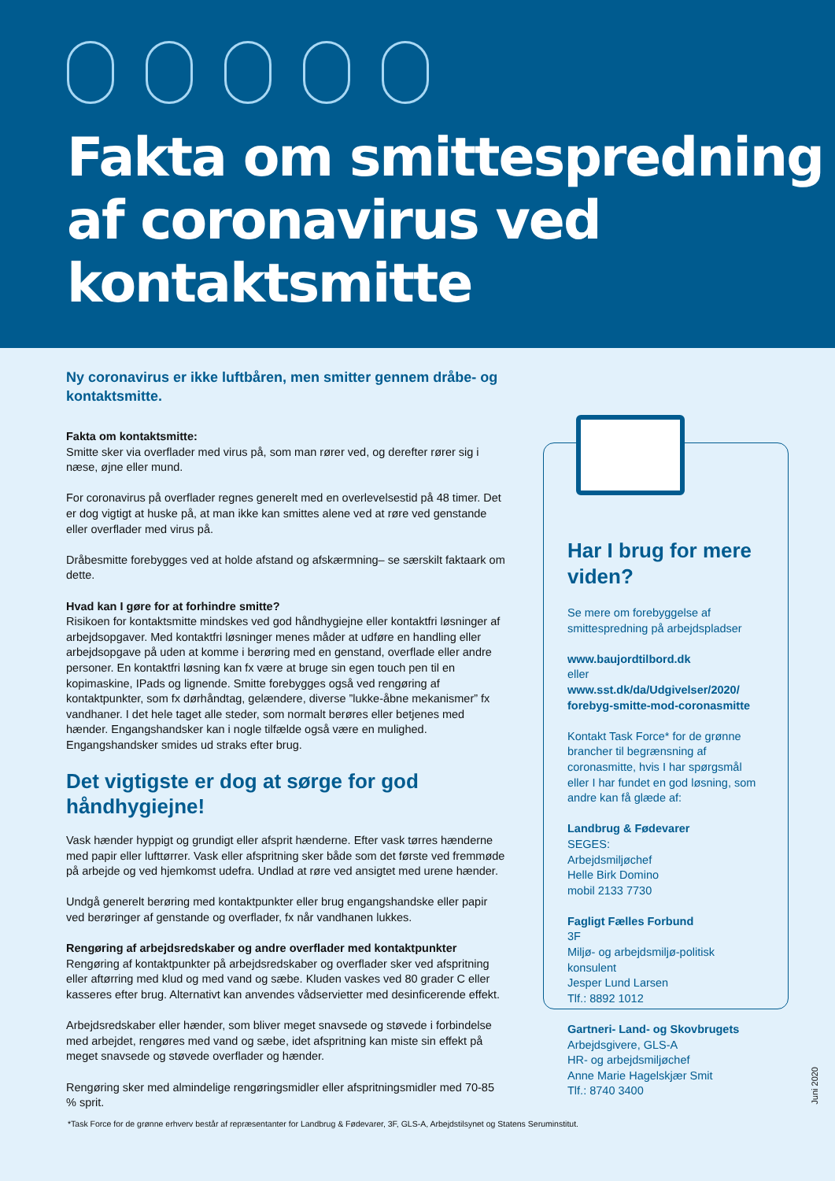Fakta om smittespredning
af coronavirus ved
kontaktsmitte
Ny coronavirus er ikke luftbåren, men smitter gennem dråbe- og kontaktsmitte.
Fakta om kontaktsmitte:
Smitte sker via overflader med virus på, som man rører ved, og derefter rører sig i næse, øjne eller mund.
For coronavirus på overflader regnes generelt med en overlevelsestid på 48 timer. Det er dog vigtigt at huske på, at man ikke kan smittes alene ved at røre ved genstande eller overflader med virus på.
Dråbesmitte forebygges ved at holde afstand og afskærmning– se særskilt faktaark om dette.
Hvad kan I gøre for at forhindre smitte?
Risikoen for kontaktsmitte mindskes ved god håndhygiejne eller kontaktfri løsninger af arbejdsopgaver. Med kontaktfri løsninger menes måder at udføre en handling eller arbejdsopgave på uden at komme i berøring med en genstand, overflade eller andre personer. En kontaktfri løsning kan fx være at bruge sin egen touch pen til en kopimaskine, IPads og lignende. Smitte forebygges også ved rengøring af kontaktpunkter, som fx dørhåndtag, gelændere, diverse ”lukke-åbne mekanismer” fx vandhaner. I det hele taget alle steder, som normalt berøres eller betjenes med hænder. Engangshandsker kan i nogle tilfælde også være en mulighed. Engangshandsker smides ud straks efter brug.
Det vigtigste er dog at sørge for god håndhygiejne!
Vask hænder hyppigt og grundigt eller afsprit hænderne. Efter vask tørres hænderne med papir eller lufttørrer. Vask eller afspritning sker både som det første ved fremmøde på arbejde og ved hjemkomst udefra. Undlad at røre ved ansigtet med urene hænder.
Undgå generelt berøring med kontaktpunkter eller brug engangshandske eller papir ved berøringer af genstande og overflader, fx når vandhanen lukkes.
Rengøring af arbejdsredskaber og andre overflader med kontaktpunkter
Rengøring af kontaktpunkter på arbejdsredskaber og overflader sker ved afspritning eller aftørring med klud og med vand og sæbe. Kluden vaskes ved 80 grader C eller kasseres efter brug. Alternativt kan anvendes vådservietter med desinficerende effekt.
Arbejdsredskaber eller hænder, som bliver meget snavsede og støvede i forbindelse med arbejdet, rengøres med vand og sæbe, idet afspritning kan miste sin effekt på meget snavsede og støvede overflader og hænder.
Rengøring sker med almindelige rengøringsmidler eller afspritningsmidler med 70-85 % sprit.
Har I brug for mere viden?
Se mere om forebyggelse af smittespredning på arbejdspladser
www.baujordtilbord.dk
eller
www.sst.dk/da/Udgivelser/2020/ forebyg-smitte-mod-coronasmitte
Kontakt Task Force* for de grønne brancher til begrænsning af coronasmitte, hvis I har spørgsmål eller I har fundet en god løsning, som andre kan få glæde af:
Landbrug & Fødevarer
SEGES:
Arbejdsmiljøchef
Helle Birk Domino
mobil 2133 7730
Fagligt Fælles Forbund
3F
Miljø- og arbejdsmiljø-politisk konsulent
Jesper Lund Larsen
Tlf.: 8892 1012
Gartneri- Land- og Skovbrugets
Arbejdsgivere, GLS-A
HR- og arbejdsmiljøchef
Anne Marie Hagelskjær Smit
Tlf.: 8740 3400
*Task Force for de grønne erhverv består af repræsentanter for Landbrug & Fødevarer, 3F, GLS-A, Arbejdstilsynet og Statens Seruminstitut.
Juni 2020